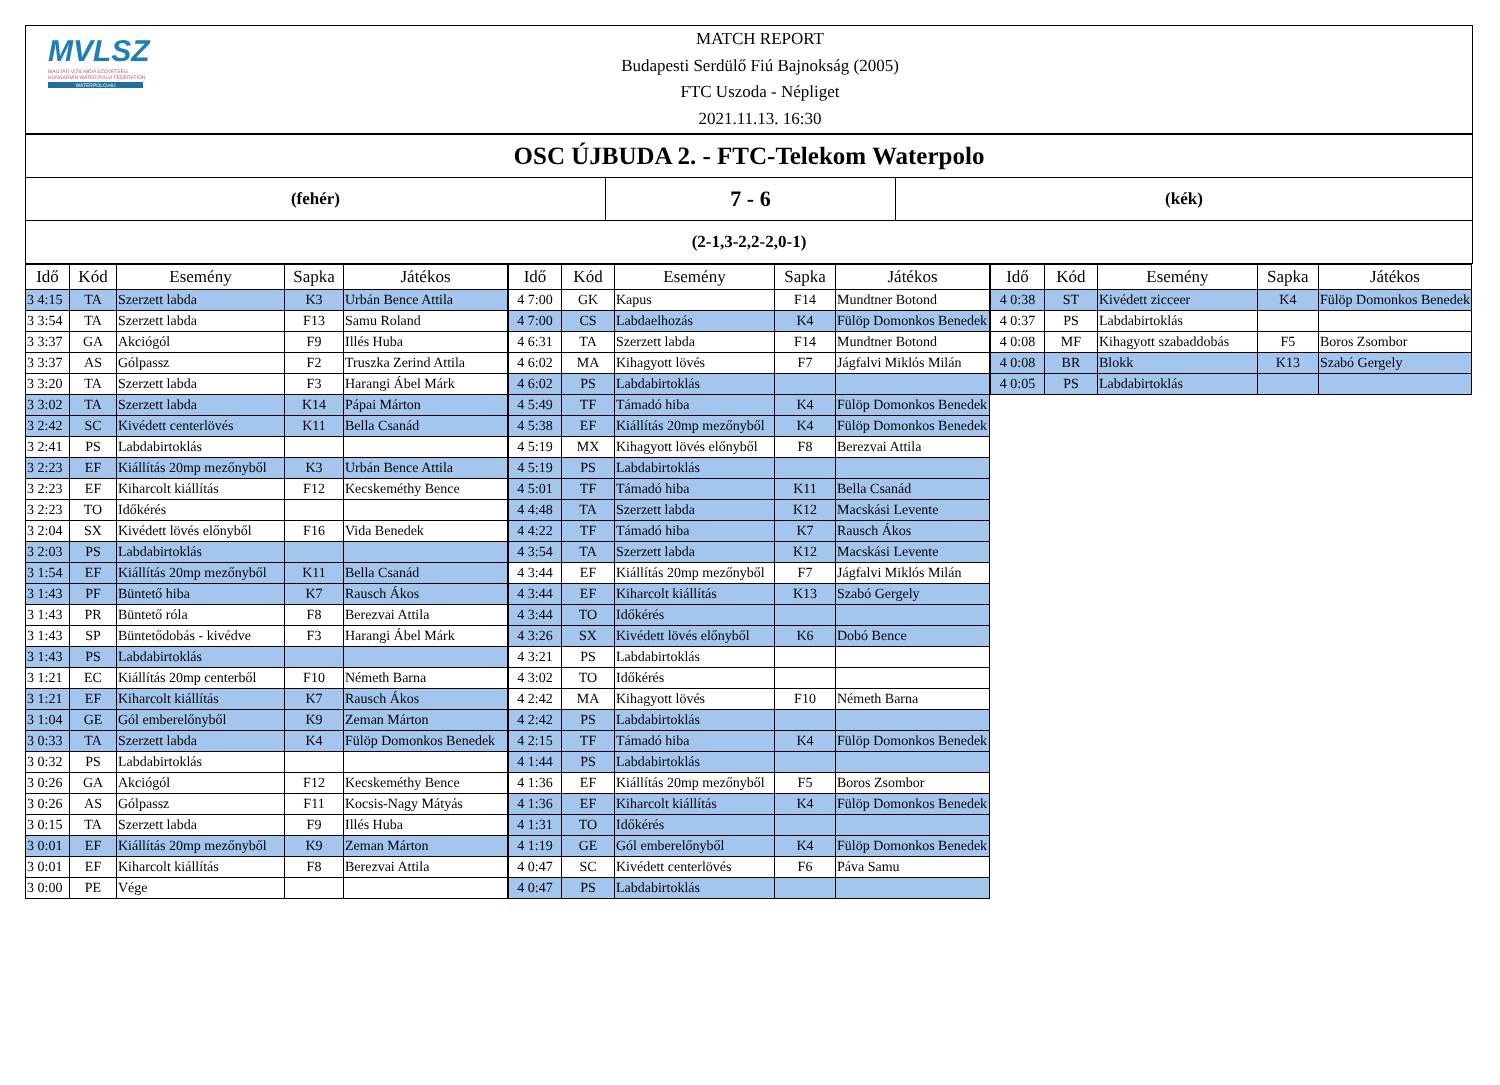MVLSZ
MAGYAR VÍZILABDA SZÖVETSÉG
HUNGARIAN WATER POLO FEDERATION
WATERPOLO.HU
MATCH REPORT
Budapesti Serdülő Fiú Bajnokság (2005)
FTC Uszoda - Népliget
2021.11.13. 16:30
OSC ÚJBUDA 2. - FTC-Telekom Waterpolo
(fehér)
7 - 6
(kék)
(2-1,3-2,2-2,0-1)
| Idő | Kód | Esemény | Sapka | Játékos |
| --- | --- | --- | --- | --- |
| 3 4:15 | TA | Szerzett labda | K3 | Urbán Bence Attila |
| 3 3:54 | TA | Szerzett labda | F13 | Samu Roland |
| 3 3:37 | GA | Akciógól | F9 | Illés Huba |
| 3 3:37 | AS | Gólpassz | F2 | Truszka Zerind Attila |
| 3 3:20 | TA | Szerzett labda | F3 | Harangi Ábel Márk |
| 3 3:02 | TA | Szerzett labda | K14 | Pápai Márton |
| 3 2:42 | SC | Kivédett centerlövés | K11 | Bella Csanád |
| 3 2:41 | PS | Labdabirtoklás | | |
| 3 2:23 | EF | Kiállítás 20mp mezőnyből | K3 | Urbán Bence Attila |
| 3 2:23 | EF | Kiharcolt kiállítás | F12 | Kecskeméthy Bence |
| 3 2:23 | TO | Időkérés | | |
| 3 2:04 | SX | Kivédett lövés előnyből | F16 | Vida Benedek |
| 3 2:03 | PS | Labdabirtoklás | | |
| 3 1:54 | EF | Kiállítás 20mp mezőnyből | K11 | Bella Csanád |
| 3 1:43 | PF | Büntető hiba | K7 | Rausch Ákos |
| 3 1:43 | PR | Büntető róla | F8 | Berezvai Attila |
| 3 1:43 | SP | Büntetődobás - kivédve | F3 | Harangi Ábel Márk |
| 3 1:43 | PS | Labdabirtoklás | | |
| 3 1:21 | EC | Kiállítás 20mp centerből | F10 | Németh Barna |
| 3 1:21 | EF | Kiharcolt kiállítás | K7 | Rausch Ákos |
| 3 1:04 | GE | Gól emberelőnyből | K9 | Zeman Márton |
| 3 0:33 | TA | Szerzett labda | K4 | Fülöp Domonkos Benedek |
| 3 0:32 | PS | Labdabirtoklás | | |
| 3 0:26 | GA | Akciógól | F12 | Kecskeméthy Bence |
| 3 0:26 | AS | Gólpassz | F11 | Kocsis-Nagy Mátyás |
| 3 0:15 | TA | Szerzett labda | F9 | Illés Huba |
| 3 0:01 | EF | Kiállítás 20mp mezőnyből | K9 | Zeman Márton |
| 3 0:01 | EF | Kiharcolt kiállítás | F8 | Berezvai Attila |
| 3 0:00 | PE | Vége | | |
| Idő | Kód | Esemény | Sapka | Játékos |
| --- | --- | --- | --- | --- |
| 4 7:00 | GK | Kapus | F14 | Mundtner Botond |
| 4 7:00 | CS | Labdaelhozás | K4 | Fülöp Domonkos Benedek |
| 4 6:31 | TA | Szerzett labda | F14 | Mundtner Botond |
| 4 6:02 | MA | Kihagyott lövés | F7 | Jágfalvi Miklós Milán |
| 4 6:02 | PS | Labdabirtoklás | | |
| 4 5:49 | TF | Támadó hiba | K4 | Fülöp Domonkos Benedek |
| 4 5:38 | EF | Kiállítás 20mp mezőnyből | K4 | Fülöp Domonkos Benedek |
| 4 5:19 | MX | Kihagyott lövés előnyből | F8 | Berezvai Attila |
| 4 5:19 | PS | Labdabirtoklás | | |
| 4 5:01 | TF | Támadó hiba | K11 | Bella Csanád |
| 4 4:48 | TA | Szerzett labda | K12 | Macskási Levente |
| 4 4:22 | TF | Támadó hiba | K7 | Rausch Ákos |
| 4 3:54 | TA | Szerzett labda | K12 | Macskási Levente |
| 4 3:44 | EF | Kiállítás 20mp mezőnyből | F7 | Jágfalvi Miklós Milán |
| 4 3:44 | EF | Kiharcolt kiállítás | K13 | Szabó Gergely |
| 4 3:44 | TO | Időkérés | | |
| 4 3:26 | SX | Kivédett lövés előnyből | K6 | Dobó Bence |
| 4 3:21 | PS | Labdabirtoklás | | |
| 4 3:02 | TO | Időkérés | | |
| 4 2:42 | MA | Kihagyott lövés | F10 | Németh Barna |
| 4 2:42 | PS | Labdabirtoklás | | |
| 4 2:15 | TF | Támadó hiba | K4 | Fülöp Domonkos Benedek |
| 4 1:44 | PS | Labdabirtoklás | | |
| 4 1:36 | EF | Kiállítás 20mp mezőnyből | F5 | Boros Zsombor |
| 4 1:36 | EF | Kiharcolt kiállítás | K4 | Fülöp Domonkos Benedek |
| 4 1:31 | TO | Időkérés | | |
| 4 1:19 | GE | Gól emberelőnyből | K4 | Fülöp Domonkos Benedek |
| 4 0:47 | SC | Kivédett centerlövés | F6 | Páva Samu |
| 4 0:47 | PS | Labdabirtoklás | | |
| Idő | Kód | Esemény | Sapka | Játékos |
| --- | --- | --- | --- | --- |
| 4 0:38 | ST | Kivédett zicceer | K4 | Fülöp Domonkos Benedek |
| 4 0:37 | PS | Labdabirtoklás | | |
| 4 0:08 | MF | Kihagyott szabaddobás | F5 | Boros Zsombor |
| 4 0:08 | BR | Blokk | K13 | Szabó Gergely |
| 4 0:05 | PS | Labdabirtoklás | | |